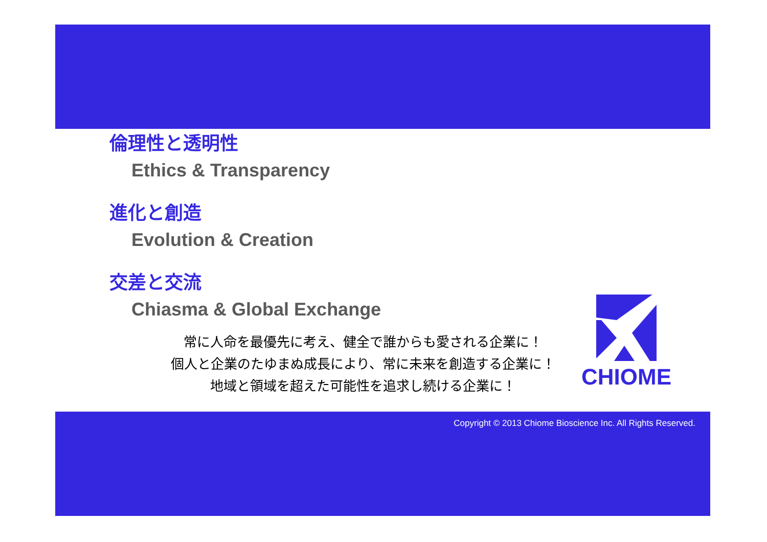倫理性と透明性
Ethics & Transparency
進化と創造
Evolution & Creation
交差と交流
Chiasma & Global Exchange
常に人命を最優先に考え、健全で誰からも愛される企業に！
個人と企業のたゆまぬ成長により、常に未来を創造する企業に！
地域と領域を超えた可能性を追求し続ける企業に！
CHIOME
Copyright © 2013 Chiome Bioscience Inc. All Rights Reserved.